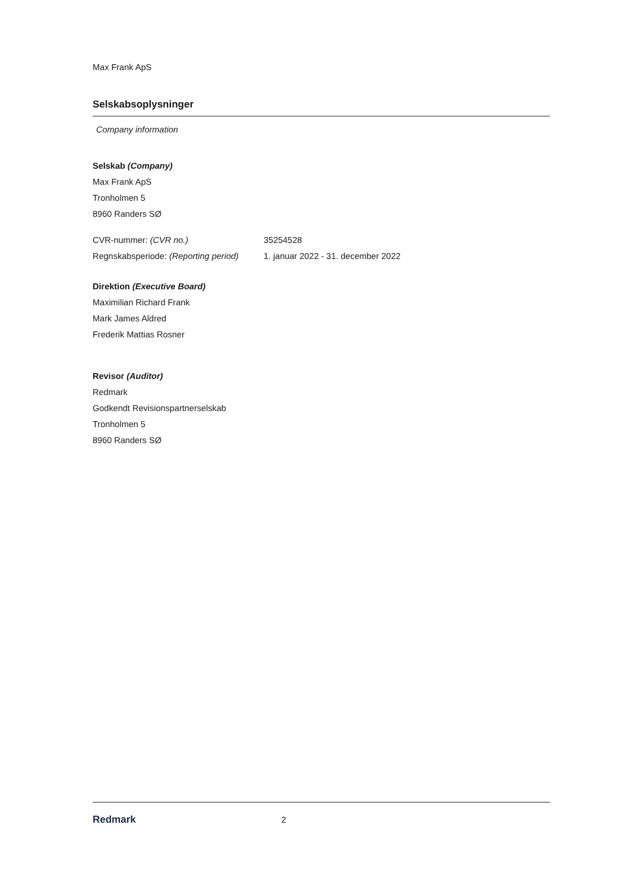Max Frank ApS
Selskabsoplysninger
Company information
Selskab (Company)
Max Frank ApS
Tronholmen 5
8960 Randers SØ
CVR-nummer: (CVR no.) 35254528
Regnskabsperiode: (Reporting period) 1. januar 2022 - 31. december 2022
Direktion (Executive Board)
Maximilian Richard Frank
Mark James Aldred
Frederik Mattias Rosner
Revisor (Auditor)
Redmark
Godkendt Revisionspartnerselskab
Tronholmen 5
8960 Randers SØ
Redmark 2